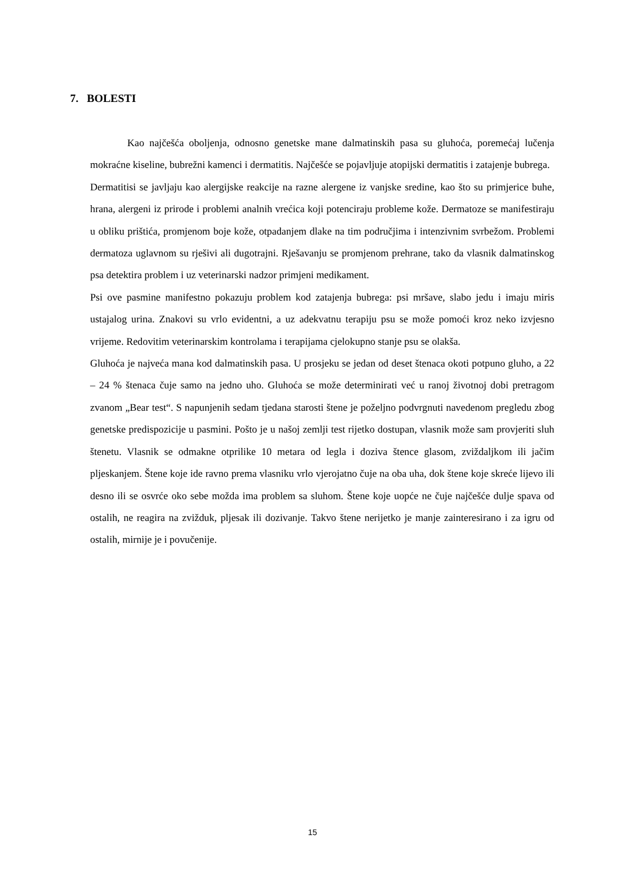7. BOLESTI
Kao najčešća oboljenja, odnosno genetske mane dalmatinskih pasa su gluhoća, poremećaj lučenja mokraćne kiseline, bubrežni kamenci i dermatitis. Najčešće se pojavljuje atopijski dermatitis i zatajenje bubrega.
Dermatitisi se javljaju kao alergijske reakcije na razne alergene iz vanjske sredine, kao što su primjerice buhe, hrana, alergeni iz prirode i problemi analnih vrećica koji potenciraju probleme kože. Dermatoze se manifestiraju u obliku prištića, promjenom boje kože, otpadanjem dlake na tim područjima i intenzivnim svrbežom. Problemi dermatoza uglavnom su rješivi ali dugotrajni. Rješavanju se promjenom prehrane, tako da vlasnik dalmatinskog psa detektira problem i uz veterinarski nadzor primjeni medikament.
Psi ove pasmine manifestno pokazuju problem kod zatajenja bubrega: psi mršave, slabo jedu i imaju miris ustajalog urina. Znakovi su vrlo evidentni, a uz adekvatnu terapiju psu se može pomoći kroz neko izvjesno vrijeme. Redovitim veterinarskim kontrolama i terapijama cjelokupno stanje psu se olakša.
Gluhoća je najveća mana kod dalmatinskih pasa. U prosjeku se jedan od deset štenaca okoti potpuno gluho, a 22 – 24 % štenaca čuje samo na jedno uho. Gluhoća se može determinirati već u ranoj životnoj dobi pretragom zvanom „Bear test“. S napunjenih sedam tjedana starosti štene je poželjno podvrgnuti navedenom pregledu zbog genetske predispozicije u pasmini. Pošto je u našoj zemlji test rijetko dostupan, vlasnik može sam provjeriti sluh štenetu. Vlasnik se odmakne otprilike 10 metara od legla i doziva štence glasom, zviždaljkom ili jačim pljeskanjem. Štene koje ide ravno prema vlasniku vrlo vjerojatno čuje na oba uha, dok štene koje skreće lijevo ili desno ili se osvrće oko sebe možda ima problem sa sluhom. Štene koje uopće ne čuje najčešće dulje spava od ostalih, ne reagira na zvižduk, pljesak ili dozivanje. Takvo štene nerijetko je manje zainteresirano i za igru od ostalih, mirnije je i povučenije.
15